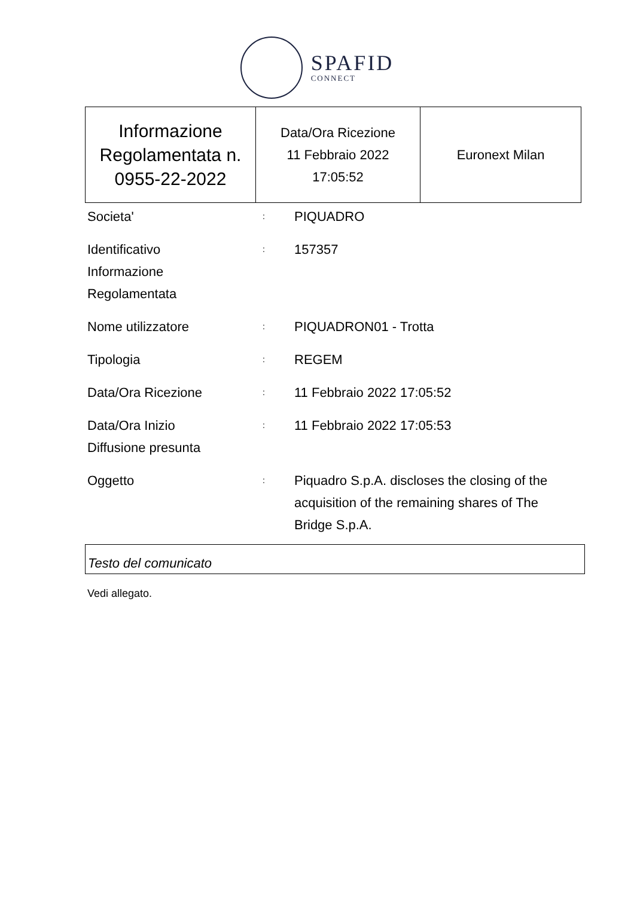SPAFID
CONNECT
| Informazione Regolamentata n. 0955-22-2022 | Data/Ora Ricezione 11 Febbraio 2022 17:05:52 | Euronext Milan |
| Societa' | : | PIQUADRO |
| Identificativo Informazione Regolamentata | : | 157357 |
| Nome utilizzatore | : | PIQUADRON01 - Trotta |
| Tipologia | : | REGEM |
| Data/Ora Ricezione | : | 11 Febbraio 2022 17:05:52 |
| Data/Ora Inizio Diffusione presunta | : | 11 Febbraio 2022 17:05:53 |
| Oggetto | : | Piquadro S.p.A. discloses the closing of the acquisition of the remaining shares of The Bridge S.p.A. |
Testo del comunicato
Vedi allegato.